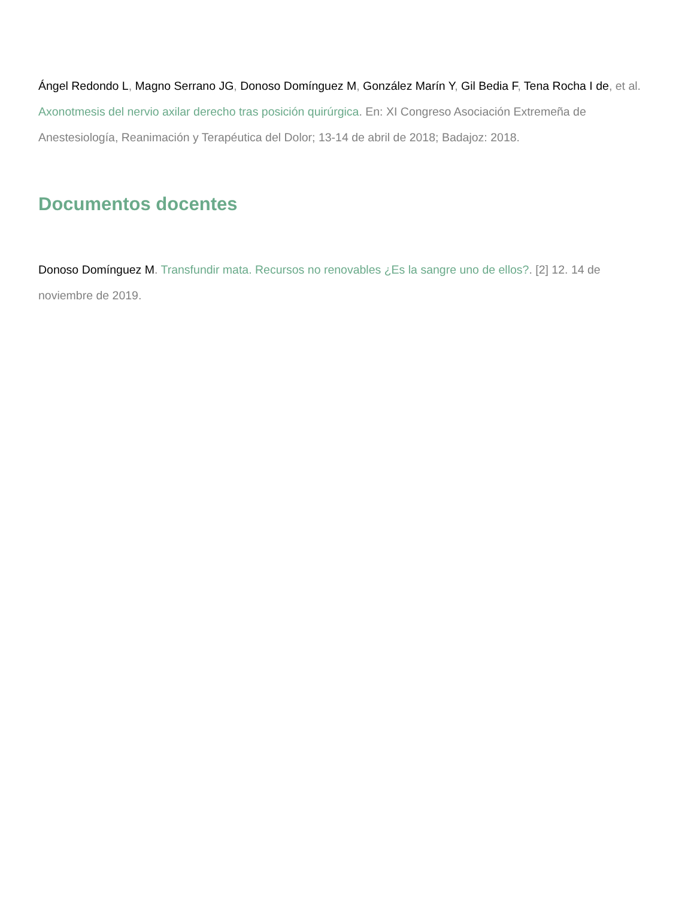Ángel Redondo L, Magno Serrano JG, Donoso Domínguez M, González Marín Y, Gil Bedia F, Tena Rocha I de, et al. Axonotmesis del nervio axilar derecho tras posición quirúrgica. En: XI Congreso Asociación Extremeña de Anestesiología, Reanimación y Terapéutica del Dolor; 13-14 de abril de 2018; Badajoz: 2018.
Documentos docentes
Donoso Domínguez M. Transfundir mata. Recursos no renovables ¿Es la sangre uno de ellos?. [2] 12. 14 de noviembre de 2019.